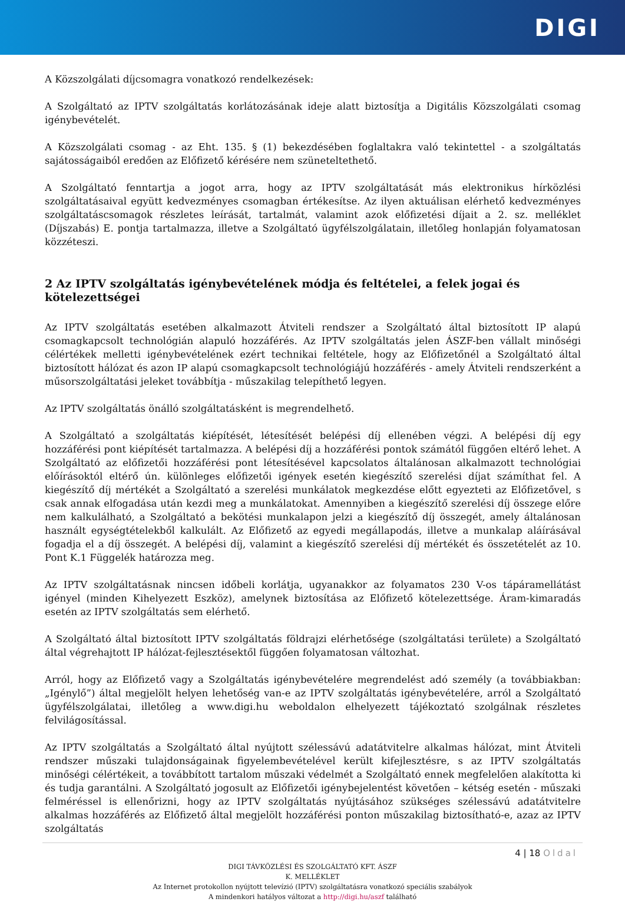DIGI
A Közszolgálati díjcsomagra vonatkozó rendelkezések:
A Szolgáltató az IPTV szolgáltatás korlátozásának ideje alatt biztosítja a Digitális Közszolgálati csomag igénybevételét.
A Közszolgálati csomag - az Eht. 135. § (1) bekezdésében foglaltakra való tekintettel - a szolgáltatás sajátosságaiból eredően az Előfizető kérésére nem szüneteltethető.
A Szolgáltató fenntartja a jogot arra, hogy az IPTV szolgáltatását más elektronikus hírközlési szolgáltatásaival együtt kedvezményes csomagban értékesítse. Az ilyen aktuálisan elérhető kedvezményes szolgáltatáscsomagok részletes leírását, tartalmát, valamint azok előfizetési díjait a 2. sz. melléklet (Díjszabás) E. pontja tartalmazza, illetve a Szolgáltató ügyfélszolgálatain, illetőleg honlapján folyamatosan közzéteszi.
2 Az IPTV szolgáltatás igénybevételének módja és feltételei, a felek jogai és kötelezettségei
Az IPTV szolgáltatás esetében alkalmazott Átviteli rendszer a Szolgáltató által biztosított IP alapú csomagkapcsolt technológián alapuló hozzáférés. Az IPTV szolgáltatás jelen ÁSZF-ben vállalt minőségi célértékek melletti igénybevételének ezért technikai feltétele, hogy az Előfizetőnél a Szolgáltató által biztosított hálózat és azon IP alapú csomagkapcsolt technológiájú hozzáférés - amely Átviteli rendszerként a műsorszolgáltatási jeleket továbbítja - műszakilag telepíthető legyen.
Az IPTV szolgáltatás önálló szolgáltatásként is megrendelhető.
A Szolgáltató a szolgáltatás kiépítését, létesítését belépési díj ellenében végzi. A belépési díj egy hozzáférési pont kiépítését tartalmazza. A belépési díj a hozzáférési pontok számától függően eltérő lehet. A Szolgáltató az előfizetői hozzáférési pont létesítésével kapcsolatos általánosan alkalmazott technológiai előírásoktól eltérő ún. különleges előfizetői igények esetén kiegészítő szerelési díjat számíthat fel. A kiegészítő díj mértékét a Szolgáltató a szerelési munkálatok megkezdése előtt egyezteti az Előfizetővel, s csak annak elfogadása után kezdi meg a munkálatokat. Amennyiben a kiegészítő szerelési díj összege előre nem kalkulálható, a Szolgáltató a bekötési munkalapon jelzi a kiegészítő díj összegét, amely általánosan használt egységtételekből kalkulált. Az Előfizető az egyedi megállapodás, illetve a munkalap aláírásával fogadja el a díj összegét. A belépési díj, valamint a kiegészítő szerelési díj mértékét és összetételét az 10. Pont K.1 Függelék határozza meg.
Az IPTV szolgáltatásnak nincsen időbeli korlátja, ugyanakkor az folyamatos 230 V-os tápáramellátást igényel (minden Kihelyezett Eszköz), amelynek biztosítása az Előfizető kötelezettsége. Áram-kimaradás esetén az IPTV szolgáltatás sem elérhető.
A Szolgáltató által biztosított IPTV szolgáltatás földrajzi elérhetősége (szolgáltatási területe) a Szolgáltató által végrehajtott IP hálózat-fejlesztésektől függően folyamatosan változhat.
Arról, hogy az Előfizető vagy a Szolgáltatás igénybevételére megrendelést adó személy (a továbbiakban: „Igénylő”) által megjelölt helyen lehetőség van-e az IPTV szolgáltatás igénybevételére, arról a Szolgáltató ügyfélszolgálatai, illetőleg a www.digi.hu weboldalon elhelyezett tájékoztató szolgálnak részletes felvilágosítással.
Az IPTV szolgáltatás a Szolgáltató által nyújtott szélessávú adatátvitelre alkalmas hálózat, mint Átviteli rendszer műszaki tulajdonságainak figyelembevételével került kifejlesztésre, s az IPTV szolgáltatás minőségi célértékeit, a továbbított tartalom műszaki védelmét a Szolgáltató ennek megfelelően alakította ki és tudja garantálni. A Szolgáltató jogosult az Előfizetői igénybejelentést követően – kétség esetén - műszaki felméréssel is ellenőrizni, hogy az IPTV szolgáltatás nyújtásához szükséges szélessávú adatátvitelre alkalmas hozzáférés az Előfizető által megjelölt hozzáférési ponton műszakilag biztosítható-e, azaz az IPTV szolgáltatás
4 | 18 Oldal
DIGI TÁVKÖZLÉSI ÉS SZOLGÁLTATÓ KFT. ÁSZF
K. MELLÉKLET
Az Internet protokollon nyújtott televízió (IPTV) szolgáltatásra vonatkozó speciális szabályok
A mindenkori hatályos változat a http://digi.hu/aszf található